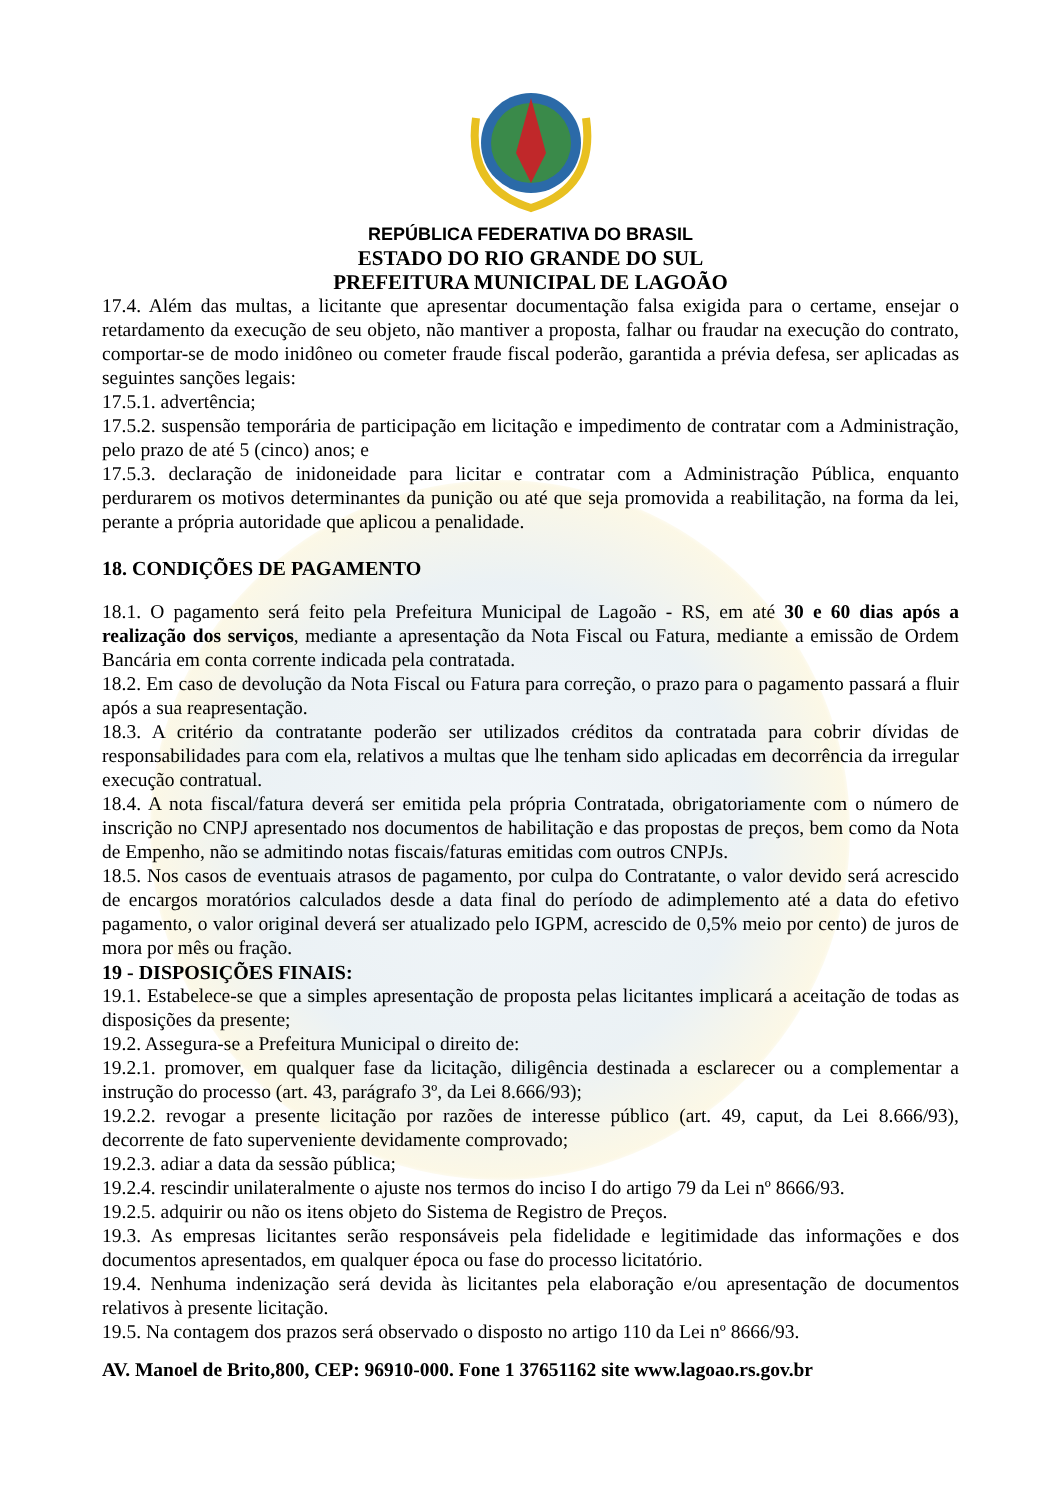REPÚBLICA FEDERATIVA DO BRASIL
ESTADO DO RIO GRANDE DO SUL
PREFEITURA MUNICIPAL DE LAGOÃO
17.4. Além das multas, a licitante que apresentar documentação falsa exigida para o certame, ensejar o retardamento da execução de seu objeto, não mantiver a proposta, falhar ou fraudar na execução do contrato, comportar-se de modo inidôneo ou cometer fraude fiscal poderão, garantida a prévia defesa, ser aplicadas as seguintes sanções legais:
17.5.1. advertência;
17.5.2. suspensão temporária de participação em licitação e impedimento de contratar com a Administração, pelo prazo de até 5 (cinco) anos; e
17.5.3. declaração de inidoneidade para licitar e contratar com a Administração Pública, enquanto perdurarem os motivos determinantes da punição ou até que seja promovida a reabilitação, na forma da lei, perante a própria autoridade que aplicou a penalidade.
18. CONDIÇÕES DE PAGAMENTO
18.1. O pagamento será feito pela Prefeitura Municipal de Lagoão - RS, em até 30 e 60 dias após a realização dos serviços, mediante a apresentação da Nota Fiscal ou Fatura, mediante a emissão de Ordem Bancária em conta corrente indicada pela contratada.
18.2. Em caso de devolução da Nota Fiscal ou Fatura para correção, o prazo para o pagamento passará a fluir após a sua reapresentação.
18.3. A critério da contratante poderão ser utilizados créditos da contratada para cobrir dívidas de responsabilidades para com ela, relativos a multas que lhe tenham sido aplicadas em decorrência da irregular execução contratual.
18.4. A nota fiscal/fatura deverá ser emitida pela própria Contratada, obrigatoriamente com o número de inscrição no CNPJ apresentado nos documentos de habilitação e das propostas de preços, bem como da Nota de Empenho, não se admitindo notas fiscais/faturas emitidas com outros CNPJs.
18.5. Nos casos de eventuais atrasos de pagamento, por culpa do Contratante, o valor devido será acrescido de encargos moratórios calculados desde a data final do período de adimplemento até a data do efetivo pagamento, o valor original deverá ser atualizado pelo IGPM, acrescido de 0,5% meio por cento) de juros de mora por mês ou fração.
19 - DISPOSIÇÕES FINAIS:
19.1. Estabelece-se que a simples apresentação de proposta pelas licitantes implicará a aceitação de todas as disposições da presente;
19.2. Assegura-se a Prefeitura Municipal o direito de:
19.2.1. promover, em qualquer fase da licitação, diligência destinada a esclarecer ou a complementar a instrução do processo (art. 43, parágrafo 3º, da Lei 8.666/93);
19.2.2. revogar a presente licitação por razões de interesse público (art. 49, caput, da Lei 8.666/93), decorrente de fato superveniente devidamente comprovado;
19.2.3. adiar a data da sessão pública;
19.2.4. rescindir unilateralmente o ajuste nos termos do inciso I do artigo 79 da Lei nº 8666/93.
19.2.5. adquirir ou não os itens objeto do Sistema de Registro de Preços.
19.3. As empresas licitantes serão responsáveis pela fidelidade e legitimidade das informações e dos documentos apresentados, em qualquer época ou fase do processo licitatório.
19.4. Nenhuma indenização será devida às licitantes pela elaboração e/ou apresentação de documentos relativos à presente licitação.
19.5. Na contagem dos prazos será observado o disposto no artigo 110 da Lei nº 8666/93.
AV. Manoel de Brito,800, CEP: 96910-000. Fone 1 37651162 site www.lagoao.rs.gov.br